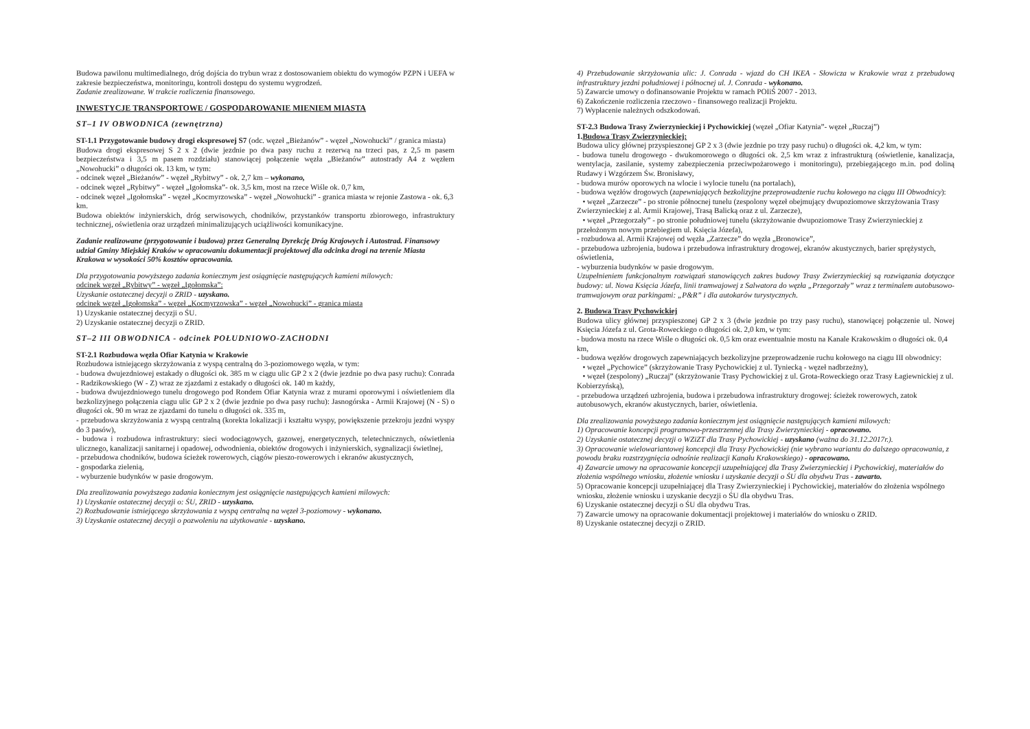Budowa pawilonu multimedialnego, dróg dojścia do trybun wraz z dostosowaniem obiektu do wymogów PZPN i UEFA w zakresie bezpieczeństwa, monitoringu, kontroli dostępu do systemu wygrodzeń.
Zadanie zrealizowane. W trakcie rozliczenia finansowego.
INWESTYCJE TRANSPORTOWE / GOSPODAROWANIE MIENIEM MIASTA
ST–1 IV OBWODNICA (zewnętrzna)
ST-1.1 Przygotowanie budowy drogi ekspresowej S7 (odc. węzeł „Bieżanów” - węzeł „Nowohucki” / granica miasta)
Budowa drogi ekspresowej S 2 x 2 (dwie jezdnie po dwa pasy ruchu z rezerwą na trzeci pas, z 2,5 m pasem bezpieczeństwa i 3,5 m pasem rozdziału) stanowiącej połączenie węzła „Bieżanów” autostrady A4 z węzłem „Nowohucki” o długości ok. 13 km, w tym:
- odcinek węzeł „Bieżanów” - węzeł „Rybitwy” - ok. 2,7 km – wykonano,
- odcinek węzeł „Rybitwy” - węzeł „Igołomska”- ok. 3,5 km, most na rzece Wiśle ok. 0,7 km,
- odcinek węzeł „Igołomska” - węzeł „Kocmyrzowska” - węzeł „Nowohucki” - granica miasta w rejonie Zastowa - ok. 6,3 km.
Budowa obiektów inżynierskich, dróg serwisowych, chodników, przystanków transportu zbiorowego, infrastruktury technicznej, oświetlenia oraz urządzeń minimalizujących uciążliwości komunikacyjne.
Zadanie realizowane (przygotowanie i budowa) przez Generalną Dyrekcję Dróg Krajowych i Autostrad. Finansowy udział Gminy Miejskiej Kraków w opracowaniu dokumentacji projektowej dla odcinka drogi na terenie Miasta Krakowa w wysokości 50% kosztów opracowania.
Dla przygotowania powyższego zadania koniecznym jest osiągnięcie następujących kamieni milowych:
odcinek węzeł „Rybitwy” - węzeł „Igołomska”:
Uzyskanie ostatecznej decyzji o ZRID - uzyskano.
odcinek węzeł „Igołomska” - węzeł „Kocmyrzowska” - węzeł „Nowohucki” - granica miasta
1) Uzyskanie ostatecznej decyzji o ŚU.
2) Uzyskanie ostatecznej decyzji o ZRID.
ST–2 III OBWODNICA - odcinek POŁUDNIOWO-ZACHODNI
ST-2.1 Rozbudowa węzła Ofiar Katynia w Krakowie
Rozbudowa istniejącego skrzyżowania z wyspą centralną do 3-poziomowego węzła, w tym:
- budowa dwujezdniowej estakady o długości ok. 385 m w ciągu ulic GP 2 x 2 (dwie jezdnie po dwa pasy ruchu): Conrada - Radzikowskiego (W - Z) wraz ze zjazdami z estakady o długości ok. 140 m każdy,
- budowa dwujezdniowego tunelu drogowego pod Rondem Ofiar Katynia wraz z murami oporowymi i oświetleniem dla bezkolizyjnego połączenia ciągu ulic GP 2 x 2 (dwie jezdnie po dwa pasy ruchu): Jasnogórska - Armii Krajowej (N - S) o długości ok. 90 m wraz ze zjazdami do tunelu o długości ok. 335 m,
- przebudowa skrzyżowania z wyspą centralną (korekta lokalizacji i kształtu wyspy, powiększenie przekroju jezdni wyspy do 3 pasów),
- budowa i rozbudowa infrastruktury: sieci wodociągowych, gazowej, energetycznych, teletechnicznych, oświetlenia ulicznego, kanalizacji sanitarnej i opadowej, odwodnienia, obiektów drogowych i inżynierskich, sygnalizacji świetlnej,
- przebudowa chodników, budowa ścieżek rowerowych, ciągów pieszo-rowerowych i ekranów akustycznych,
- gospodarka zielenią,
- wyburzenie budynków w pasie drogowym.
Dla zrealizowania powyższego zadania koniecznym jest osiągnięcie następujących kamieni milowych:
1) Uzyskanie ostatecznej decyzji o: ŚU, ZRID - uzyskano.
2) Rozbudowanie istniejącego skrzyżowania z wyspą centralną na węzeł 3-poziomowy - wykonano.
3) Uzyskanie ostatecznej decyzji o pozwoleniu na użytkowanie - uzyskano.
4) Przebudowanie skrzyżowania ulic: J. Conrada - wjazd do CH IKEA - Słowicza w Krakowie wraz z przebudową infrastruktury jezdni południowej i północnej ul. J. Conrada - wykonano.
5) Zawarcie umowy o dofinansowanie Projektu w ramach POIiŚ 2007 - 2013.
6) Zakończenie rozliczenia rzeczowo - finansowego realizacji Projektu.
7) Wypłacenie należnych odszkodowań.
ST-2.3 Budowa Trasy Zwierzynieckiej i Pychowickiej (węzeł „Ofiar Katynia”- węzeł „Ruczaj”)
1.Budowa Trasy Zwierzynieckiej:
Budowa ulicy głównej przyspieszonej GP 2 x 3 (dwie jezdnie po trzy pasy ruchu) o długości ok. 4,2 km, w tym:
- budowa tunelu drogowego - dwukomorowego o długości ok. 2,5 km wraz z infrastrukturą (oświetlenie, kanalizacja, wentylacja, zasilanie, systemy zabezpieczenia przeciwpożarowego i monitoringu), przebiegającego m.in. pod doliną Rudawy i Wzgórzem Św. Bronisławy,
- budowa murów oporowych na wlocie i wylocie tunelu (na portalach),
- budowa węzłów drogowych (zapewniających bezkolizyjne przeprowadzenie ruchu kołowego na ciągu III Obwodnicy):
• węzeł „Zarzecze” - po stronie północnej tunelu (zespolony węzeł obejmujący dwupoziomowe skrzyżowania Trasy Zwierzynieckiej z al. Armii Krajowej, Trasą Balicką oraz z ul. Zarzecze),
• węzeł „Przegorzały” - po stronie południowej tunelu (skrzyżowanie dwupoziomowe Trasy Zwierzynieckiej z przełożonym nowym przebiegiem ul. Księcia Józefa),
- rozbudowa al. Armii Krajowej od węzła „Zarzecze” do węzła „Bronowice”,
- przebudowa uzbrojenia, budowa i przebudowa infrastruktury drogowej, ekranów akustycznych, barier sprężystych, oświetlenia,
- wyburzenia budynków w pasie drogowym.
Uzupełnieniem funkcjonalnym rozwiązań stanowiących zakres budowy Trasy Zwierzynieckiej są rozwiązania dotyczące budowy: ul. Nowa Księcia Józefa, linii tramwajowej z Salwatora do węzła „Przegorzały” wraz z terminalem autobusowo-tramwajowym oraz parkingami: „P&R” i dla autokarów turystycznych.
2. Budowa Trasy Pychowickiej
Budowa ulicy głównej przyspieszonej GP 2 x 3 (dwie jezdnie po trzy pasy ruchu), stanowiącej połączenie ul. Nowej Księcia Józefa z ul. Grota-Roweckiego o długości ok. 2,0 km, w tym:
- budowa mostu na rzece Wiśle o długości ok. 0,5 km oraz ewentualnie mostu na Kanale Krakowskim o długości ok. 0,4 km,
- budowa węzłów drogowych zapewniających bezkolizyjne przeprowadzenie ruchu kołowego na ciągu III obwodnicy:
• węzeł „Pychowice” (skrzyżowanie Trasy Pychowickiej z ul. Tyniecką - węzeł nadbrzeżny),
• węzeł (zespolony) „Ruczaj” (skrzyżowanie Trasy Pychowickiej z ul. Grota-Roweckiego oraz Trasy Łagiewnickiej z ul. Kobierzyńską),
- przebudowa urządzeń uzbrojenia, budowa i przebudowa infrastruktury drogowej: ścieżek rowerowych, zatok autobusowych, ekranów akustycznych, barier, oświetlenia.
Dla zrealizowania powyższego zadania koniecznym jest osiągnięcie następujących kamieni milowych:
1) Opracowanie koncepcji programowo-przestrzennej dla Trasy Zwierzynieckiej - opracowano.
2) Uzyskanie ostatecznej decyzji o WZiZT dla Trasy Pychowickiej - uzyskano (ważna do 31.12.2017r.).
3) Opracowanie wielowariantowej koncepcji dla Trasy Pychowickiej (nie wybrano wariantu do dalszego opracowania, z powodu braku rozstrzygnięcia odnośnie realizacji Kanału Krakowskiego) - opracowano.
4) Zawarcie umowy na opracowanie koncepcji uzupełniającej dla Trasy Zwierzynieckiej i Pychowickiej, materiałów do złożenia wspólnego wniosku, złożenie wniosku i uzyskanie decyzji o ŚU dla obydwu Tras - zawarto.
5) Opracowanie koncepcji uzupełniającej dla Trasy Zwierzynieckiej i Pychowickiej, materiałów do złożenia wspólnego wniosku, złożenie wniosku i uzyskanie decyzji o ŚU dla obydwu Tras.
6) Uzyskanie ostatecznej decyzji o ŚU dla obydwu Tras.
7) Zawarcie umowy na opracowanie dokumentacji projektowej i materiałów do wniosku o ZRID.
8) Uzyskanie ostatecznej decyzji o ZRID.